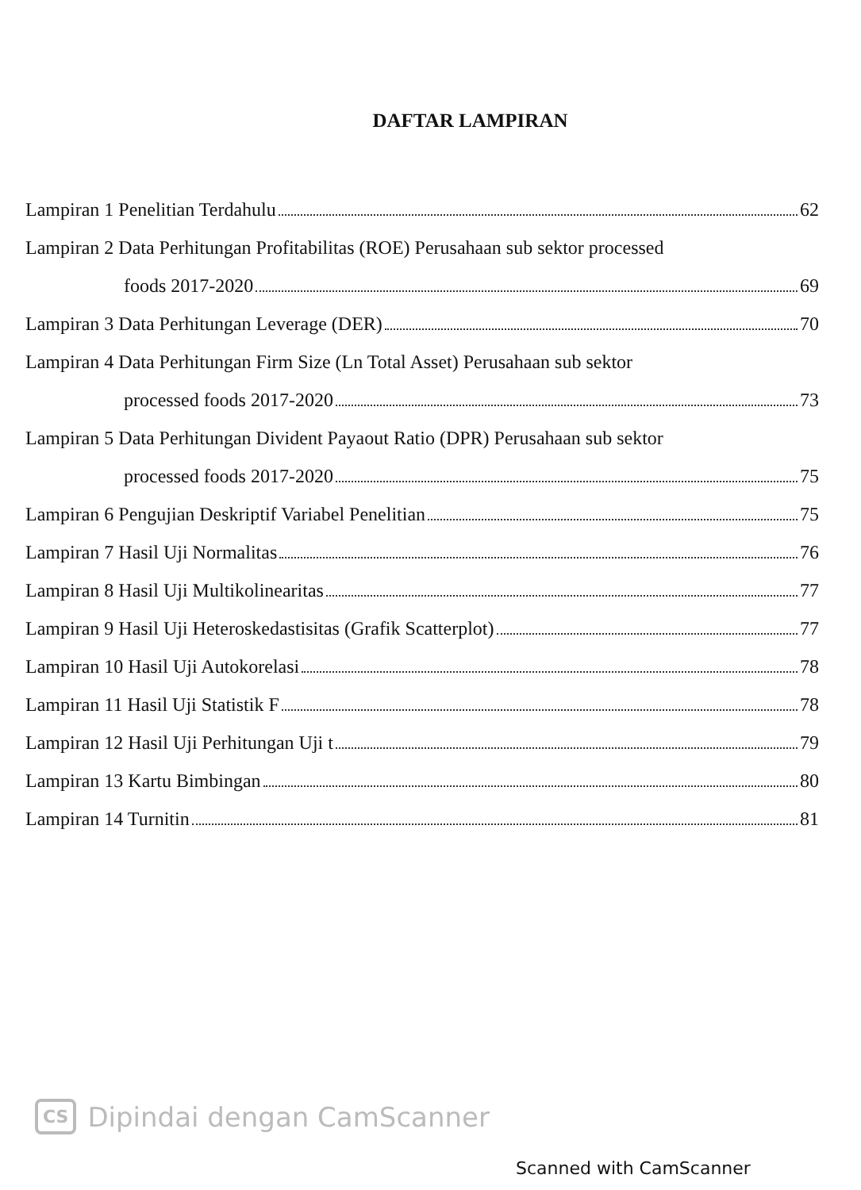DAFTAR LAMPIRAN
Lampiran 1 Penelitian Terdahulu 62
Lampiran 2 Data Perhitungan Profitabilitas (ROE) Perusahaan sub sektor processed
foods 2017-2020 69
Lampiran 3 Data Perhitungan Leverage (DER) 70
Lampiran 4 Data Perhitungan Firm Size (Ln Total Asset) Perusahaan sub sektor
processed foods 2017-2020 73
Lampiran 5 Data Perhitungan Divident Payaout Ratio (DPR) Perusahaan sub sektor
processed foods 2017-2020 75
Lampiran 6 Pengujian Deskriptif Variabel Penelitian 75
Lampiran 7 Hasil Uji Normalitas 76
Lampiran 8 Hasil Uji Multikolinearitas 77
Lampiran 9 Hasil Uji Heteroskedastisitas (Grafik Scatterplot) 77
Lampiran 10 Hasil Uji Autokorelasi 78
Lampiran 11 Hasil Uji Statistik F 78
Lampiran 12 Hasil Uji Perhitungan Uji t 79
Lampiran 13 Kartu Bimbingan 80
Lampiran 14 Turnitin 81
CS Dipindai dengan CamScanner
Scanned with CamScanner